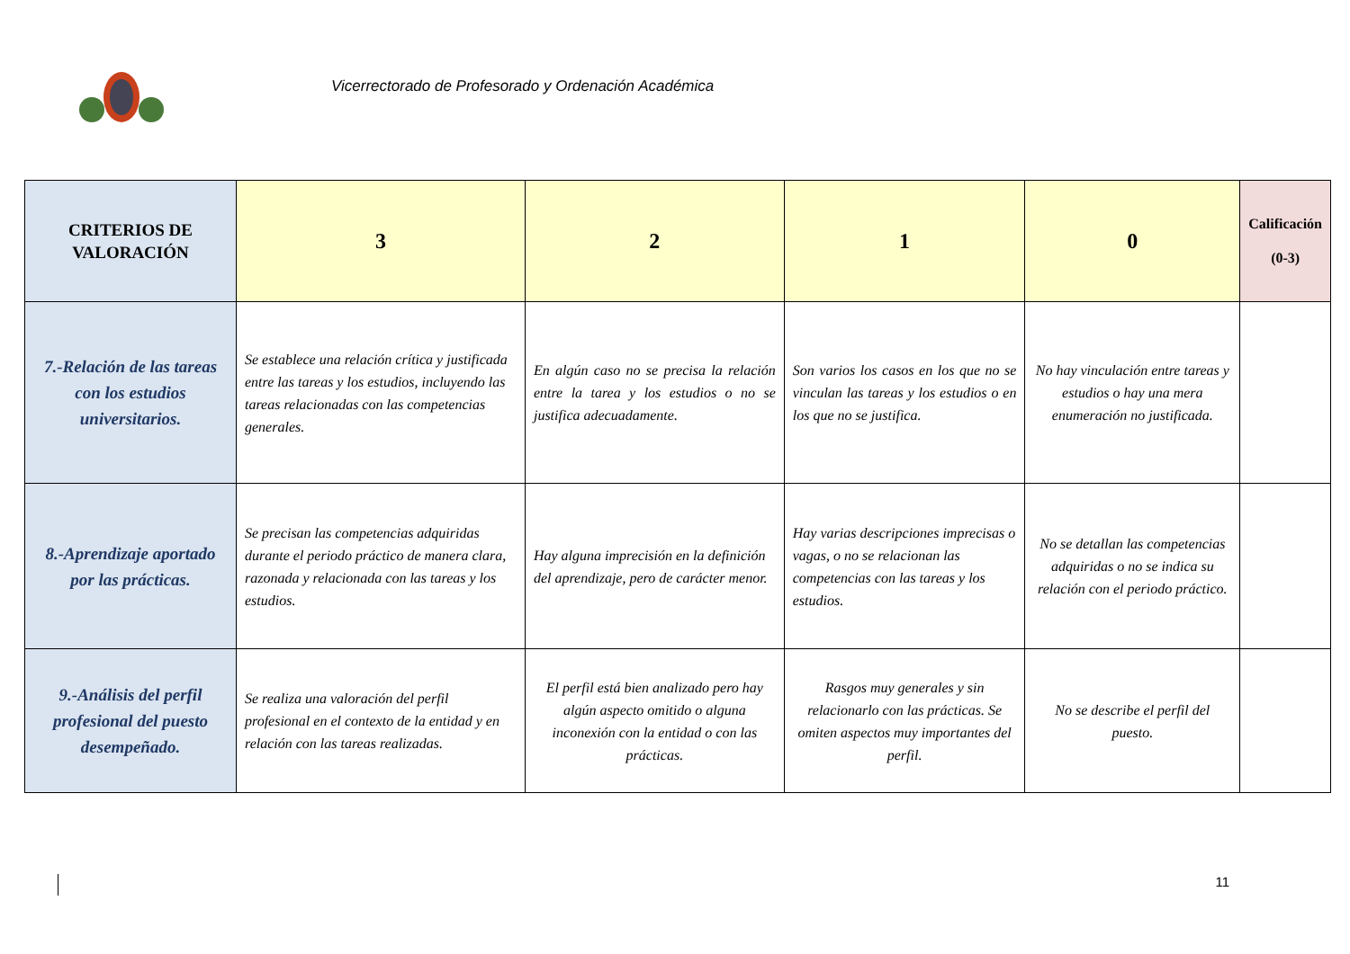Vicerrectorado de Profesorado y Ordenación Académica
| CRITERIOS DE VALORACIÓN | 3 | 2 | 1 | 0 | Calificación (0-3) |
| --- | --- | --- | --- | --- | --- |
| 7.-Relación de las tareas con los estudios universitarios. | Se establece una relación crítica y justificada entre las tareas y los estudios, incluyendo las tareas relacionadas con las competencias generales. | En algún caso no se precisa la relación entre la tarea y los estudios o no se justifica adecuadamente. | Son varios los casos en los que no se vinculan las tareas y los estudios o en los que no se justifica. | No hay vinculación entre tareas y estudios o hay una mera enumeración no justificada. | |
| 8.-Aprendizaje aportado por las prácticas. | Se precisan las competencias adquiridas durante el periodo práctico de manera clara, razonada y relacionada con las tareas y los estudios. | Hay alguna imprecisión en la definición del aprendizaje, pero de carácter menor. | Hay varias descripciones imprecisas o vagas, o no se relacionan las competencias con las tareas y los estudios. | No se detallan las competencias adquiridas o no se indica su relación con el periodo práctico. | |
| 9.-Análisis del perfil profesional del puesto desempeñado. | Se realiza una valoración del perfil profesional en el contexto de la entidad y en relación con las tareas realizadas. | El perfil está bien analizado pero hay algún aspecto omitido o alguna inconexión con la entidad o con las prácticas. | Rasgos muy generales y sin relacionarlo con las prácticas. Se omiten aspectos muy importantes del perfil. | No se describe el perfil del puesto. | |
11